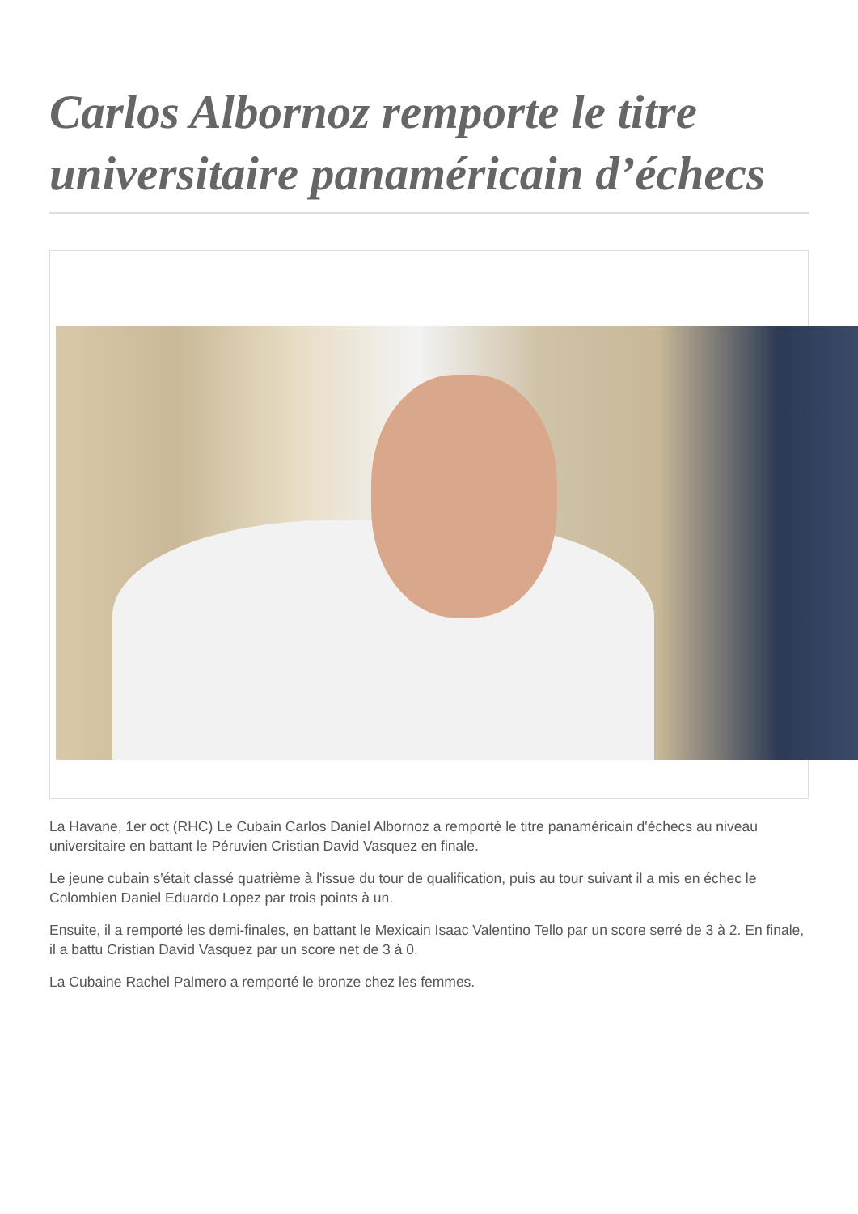Carlos Albornoz remporte le titre universitaire panaméricain d’échecs
La Havane, 1er oct (RHC) Le Cubain Carlos Daniel Albornoz a remporté le titre panaméricain d'échecs au niveau universitaire en battant le Péruvien Cristian David Vasquez en finale.
Le jeune cubain s'était classé quatrième à l'issue du tour de qualification, puis au tour suivant il a mis en échec le Colombien Daniel Eduardo Lopez par trois points à un.
Ensuite, il a remporté les demi-finales, en battant le Mexicain Isaac Valentino Tello par un score serré de 3 à 2. En finale, il a battu Cristian David Vasquez par un score net de 3 à 0.
La Cubaine Rachel Palmero a remporté le bronze chez les femmes.